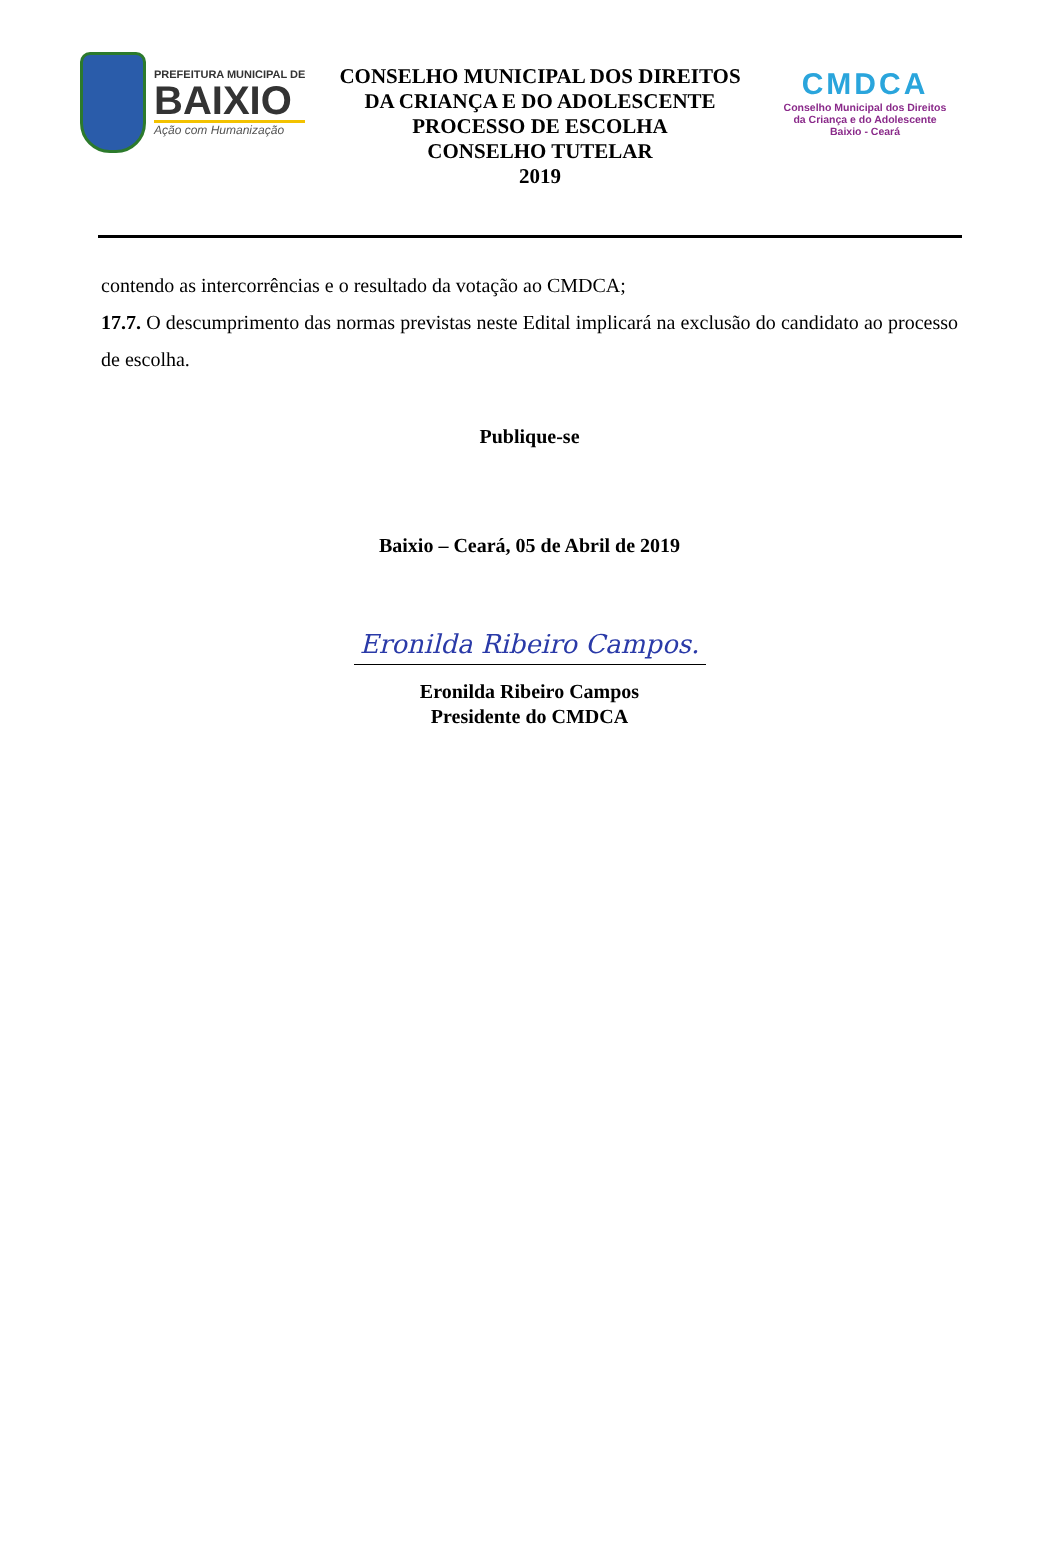PREFEITURA MUNICIPAL DE
BAIXIO
Ação com Humanização
CONSELHO MUNICIPAL DOS DIREITOS
DA CRIANÇA E DO ADOLESCENTE
PROCESSO DE ESCOLHA
CONSELHO TUTELAR
2019
CMDCA
Conselho Municipal dos Direitos
da Criança e do Adolescente
Baixio - Ceará
contendo as intercorrências e o resultado da votação ao CMDCA;
17.7. O descumprimento das normas previstas neste Edital implicará na exclusão do candidato ao processo de escolha.
Publique-se
Baixio – Ceará, 05 de Abril de 2019
Eronilda Ribeiro Campos.
Eronilda Ribeiro Campos
Presidente do CMDCA